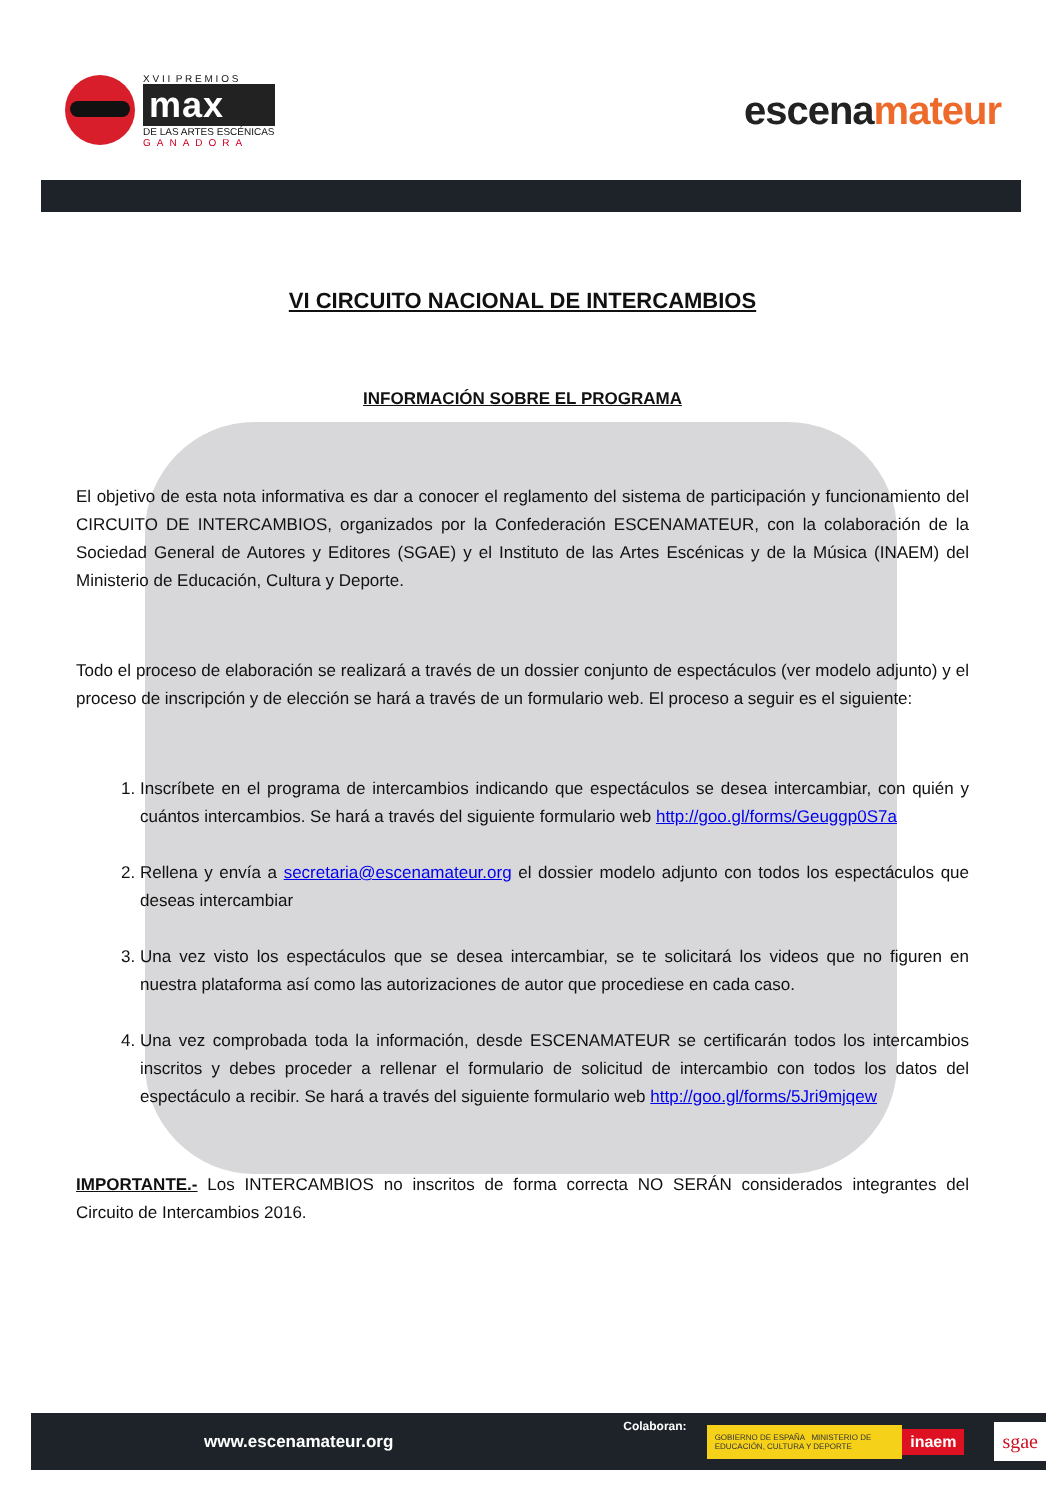X V I I P R E M I O S
max
DE LAS ARTES ESCÉNICAS
GANADORA
escenamateur
VI CIRCUITO NACIONAL DE INTERCAMBIOS
INFORMACIÓN SOBRE EL PROGRAMA
El objetivo de esta nota informativa es dar a conocer el reglamento del sistema de participación y funcionamiento del CIRCUITO DE INTERCAMBIOS, organizados por la Confederación ESCENAMATEUR, con la colaboración de la Sociedad General de Autores y Editores (SGAE) y el Instituto de las Artes Escénicas y de la Música (INAEM) del Ministerio de Educación, Cultura y Deporte.
Todo el proceso de elaboración se realizará a través de un dossier conjunto de espectáculos (ver modelo adjunto) y el proceso de inscripción y de elección se hará a través de un formulario web. El proceso a seguir es el siguiente:
1. Inscríbete en el programa de intercambios indicando que espectáculos se desea intercambiar, con quién y cuántos intercambios. Se hará a través del siguiente formulario web http://goo.gl/forms/Geuggp0S7a
2. Rellena y envía a secretaria@escenamateur.org el dossier modelo adjunto con todos los espectáculos que deseas intercambiar
3. Una vez visto los espectáculos que se desea intercambiar, se te solicitará los videos que no figuren en nuestra plataforma así como las autorizaciones de autor que procediese en cada caso.
4. Una vez comprobada toda la información, desde ESCENAMATEUR se certificarán todos los intercambios inscritos y debes proceder a rellenar el formulario de solicitud de intercambio con todos los datos del espectáculo a recibir. Se hará a través del siguiente formulario web http://goo.gl/forms/5Jri9mjqew
IMPORTANTE.- Los INTERCAMBIOS no inscritos de forma correcta NO SERÁN considerados integrantes del Circuito de Intercambios 2016.
www.escenamateur.org Colaboran: GOBIERNO DE ESPAÑA MINISTERIO DE EDUCACIÓN, CULTURA Y DEPORTE inaem sgae